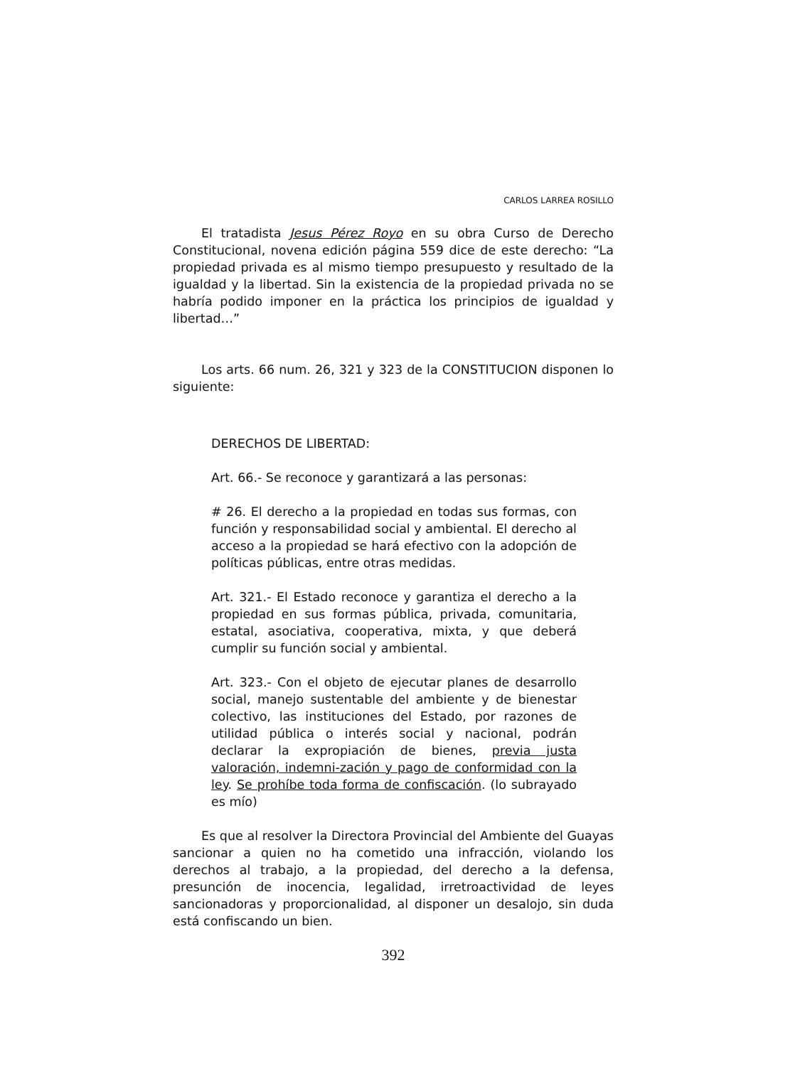CARLOS LARREA ROSILLO
El tratadista Jesus Pérez Royo en su obra Curso de Derecho Constitucional, novena edición página 559 dice de este derecho: “La propiedad privada es al mismo tiempo presupuesto y resultado de la igualdad y la libertad. Sin la existencia de la propiedad privada no se habría podido imponer en la práctica los principios de igualdad y libertad…”
Los arts. 66 num. 26, 321 y 323 de la CONSTITUCION disponen lo siguiente:
DERECHOS DE LIBERTAD:
Art. 66.- Se reconoce y garantizará a las personas:
# 26. El derecho a la propiedad en todas sus formas, con función y responsabilidad social y ambiental. El derecho al acceso a la propiedad se hará efectivo con la adopción de políticas públicas, entre otras medidas.
Art. 321.- El Estado reconoce y garantiza el derecho a la propiedad en sus formas pública, privada, comunitaria, estatal, asociativa, cooperativa, mixta, y que deberá cumplir su función social y ambiental.
Art. 323.- Con el objeto de ejecutar planes de desarrollo social, manejo sustentable del ambiente y de bienestar colectivo, las instituciones del Estado, por razones de utilidad pública o interés social y nacional, podrán declarar la expropiación de bienes, previa justa valoración, indemni-zación y pago de conformidad con la ley. Se prohíbe toda forma de confiscación. (lo subrayado es mío)
Es que al resolver la Directora Provincial del Ambiente del Guayas sancionar a quien no ha cometido una infracción, violando los derechos al trabajo, a la propiedad, del derecho a la defensa, presunción de inocencia, legalidad, irretroactividad de leyes sancionadoras y proporcionalidad, al disponer un desalojo, sin duda está confiscando un bien.
392